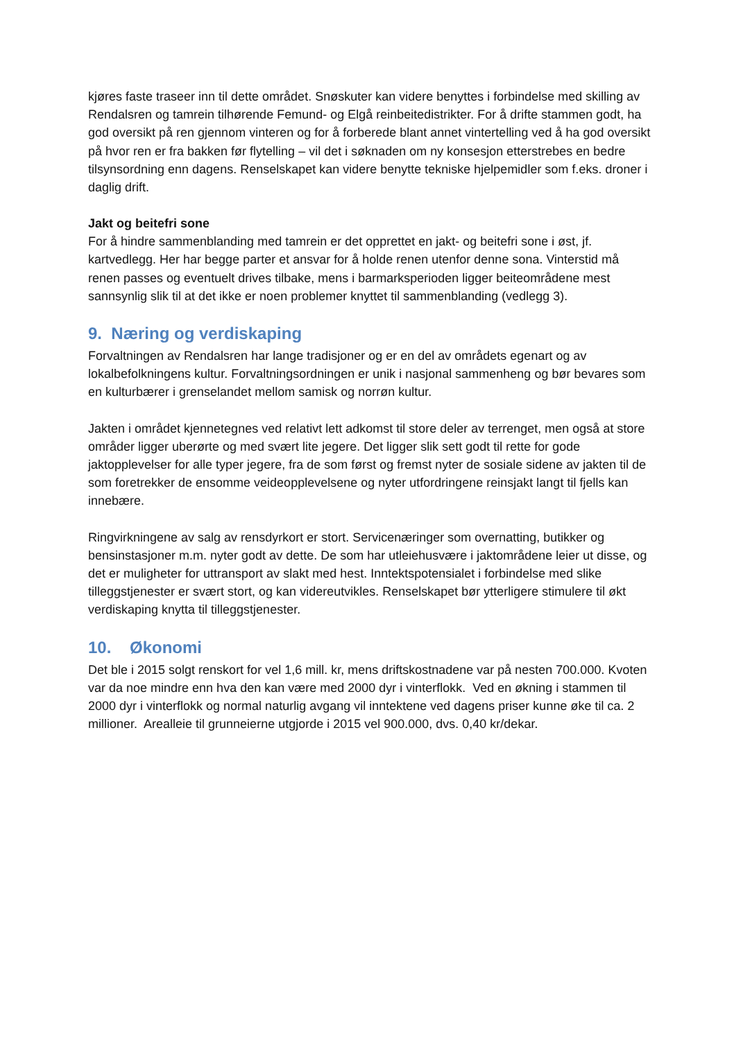kjøres faste traseer inn til dette området. Snøskuter kan videre benyttes i forbindelse med skilling av Rendalsren og tamrein tilhørende Femund- og Elgå reinbeitedistrikter. For å drifte stammen godt, ha god oversikt på ren gjennom vinteren og for å forberede blant annet vintertelling ved å ha god oversikt på hvor ren er fra bakken før flytelling – vil det i søknaden om ny konsesjon etterstrebes en bedre tilsynsordning enn dagens. Renselskapet kan videre benytte tekniske hjelpemidler som f.eks. droner i daglig drift.
Jakt og beitefri sone
For å hindre sammenblanding med tamrein er det opprettet en jakt- og beitefri sone i øst, jf. kartvedlegg. Her har begge parter et ansvar for å holde renen utenfor denne sona. Vinterstid må renen passes og eventuelt drives tilbake, mens i barmarksperioden ligger beiteområdene mest sannsynlig slik til at det ikke er noen problemer knyttet til sammenblanding (vedlegg 3).
9. Næring og verdiskaping
Forvaltningen av Rendalsren har lange tradisjoner og er en del av områdets egenart og av lokalbefolkningens kultur. Forvaltningsordningen er unik i nasjonal sammenheng og bør bevares som en kulturbærer i grenselandet mellom samisk og norrøn kultur.
Jakten i området kjennetegnes ved relativt lett adkomst til store deler av terrenget, men også at store områder ligger uberørte og med svært lite jegere. Det ligger slik sett godt til rette for gode jaktopplevelser for alle typer jegere, fra de som først og fremst nyter de sosiale sidene av jakten til de som foretrekker de ensomme veideopplevelsene og nyter utfordringene reinsjakt langt til fjells kan innebære.
Ringvirkningene av salg av rensdyrkort er stort. Servicenæringer som overnatting, butikker og bensinstasjoner m.m. nyter godt av dette. De som har utleiehusvære i jaktområdene leier ut disse, og det er muligheter for uttransport av slakt med hest. Inntektspotensialet i forbindelse med slike tilleggstjenester er svært stort, og kan videreutvikles. Renselskapet bør ytterligere stimulere til økt verdiskaping knytta til tilleggstjenester.
10. Økonomi
Det ble i 2015 solgt renskort for vel 1,6 mill. kr, mens driftskostnadene var på nesten 700.000. Kvoten var da noe mindre enn hva den kan være med 2000 dyr i vinterflokk. Ved en økning i stammen til 2000 dyr i vinterflokk og normal naturlig avgang vil inntektene ved dagens priser kunne øke til ca. 2 millioner. Arealleie til grunneierne utgjorde i 2015 vel 900.000, dvs. 0,40 kr/dekar.